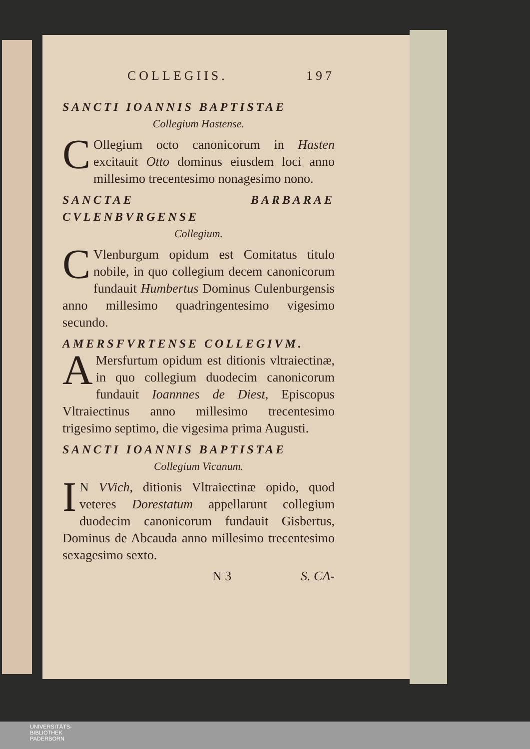COLLEGIIS. 197
SANCTI IOANNIS BAPTISTAE
Collegium Hastense.
COllegium octo canonicorum in Hasten excitauit Otto dominus eiusdem loci anno millesimo trecentesimo nonagesimo nono.
SANCTAE BARBARAE CVLENBVRGENSE
Collegium.
CVlenburgum opidum est Comitatus titulo nobile, in quo collegium decem canonicorum fundauit Humbertus Dominus Culenburgensis anno millesimo quadringentesimo vigesimo secundo.
AMERSFVRTENSE COLLEGIVM.
AMersfurtum opidum est ditionis vltraiectinæ, in quo collegium duodecim canonicorum fundauit Ioannnes de Diest, Episcopus Vltraiectinus anno millesimo trecentesimo trigesimo septimo, die vigesima prima Augusti.
SANCTI IOANNIS BAPTISTAE
Collegium Vicanum.
IN VVich, ditionis Vltraiectinæ opido, quod veteres Dorestatum appellarunt collegium duodecim canonicorum fundauit Gisbertus, Dominus de Abcauda anno millesimo trecentesimo sexagesimo sexto.
N 3 S. CA-
UNIVERSITÄTS-
BIBLIOTHEK
PADERBORN